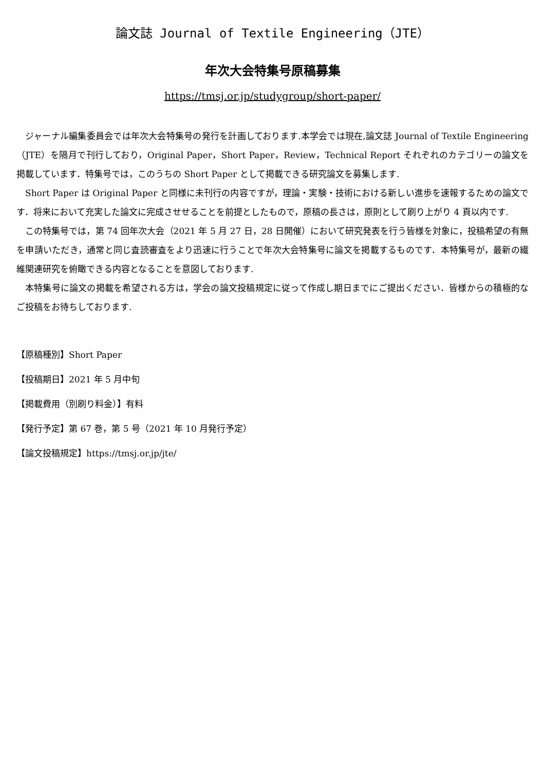論文誌 Journal of Textile Engineering（JTE）
年次大会特集号原稿募集
https://tmsj.or.jp/studygroup/short-paper/
ジャーナル編集委員会では年次大会特集号の発行を計画しております.本学会では現在,論文誌 Journal of Textile Engineering（JTE）を隔月で刊行しており，Original Paper，Short Paper，Review，Technical Report それぞれのカテゴリーの論文を掲載しています．特集号では，このうちの Short Paper として掲載できる研究論文を募集します.
Short Paper は Original Paper と同様に未刊行の内容ですが，理論・実験・技術における新しい進歩を速報するための論文です．将来において充実した論文に完成させせることを前提としたもので，原稿の長さは，原則として刷り上がり 4 頁以内です.
この特集号では，第 74 回年次大会（2021 年 5 月 27 日，28 日開催）において研究発表を行う皆様を対象に，投稿希望の有無を申請いただき，通常と同じ査読審査をより迅速に行うことで年次大会特集号に論文を掲載するものです．本特集号が，最新の繊維関連研究を俯瞰できる内容となることを意図しております.
本特集号に論文の掲載を希望される方は，学会の論文投稿規定に従って作成し期日までにご提出ください．皆様からの積極的なご投稿をお待ちしております.
【原稿種別】Short Paper
【投稿期日】2021 年 5 月中旬
【掲載費用（別刷り料金）】有料
【発行予定】第 67 巻，第 5 号（2021 年 10 月発行予定）
【論文投稿規定】https://tmsj.or.jp/jte/